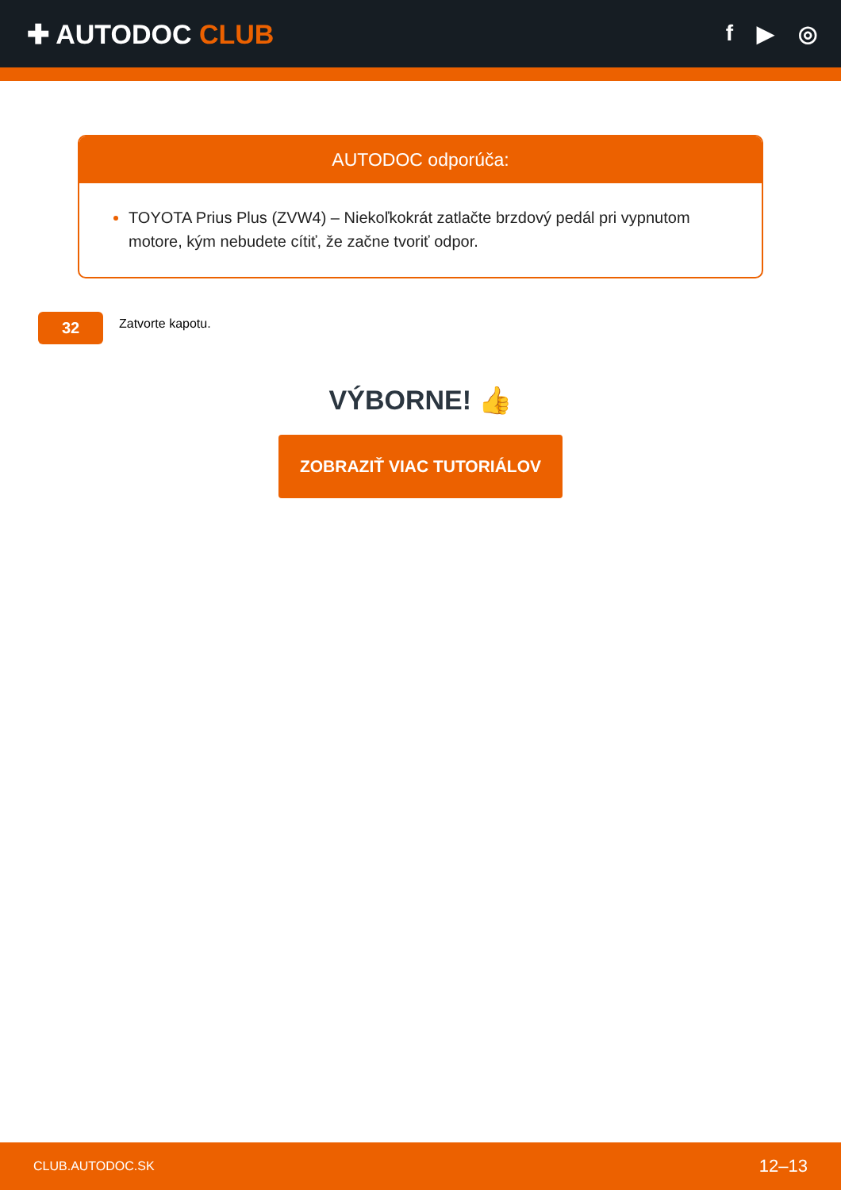✚ AUTODOC CLUB
f ▶ ◎
AUTODOC odporúča:
TOYOTA Prius Plus (ZVW4) – Niekoľkokrát zatlačte brzdový pedál pri vypnutom motore, kým nebudete cítiť, že začne tvoriť odpor.
32
Zatvorte kapotu.
VÝBORNE! 👍
ZOBRAZIŤ VIAC TUTORIÁLOV
CLUB.AUTODOC.SK 12–13